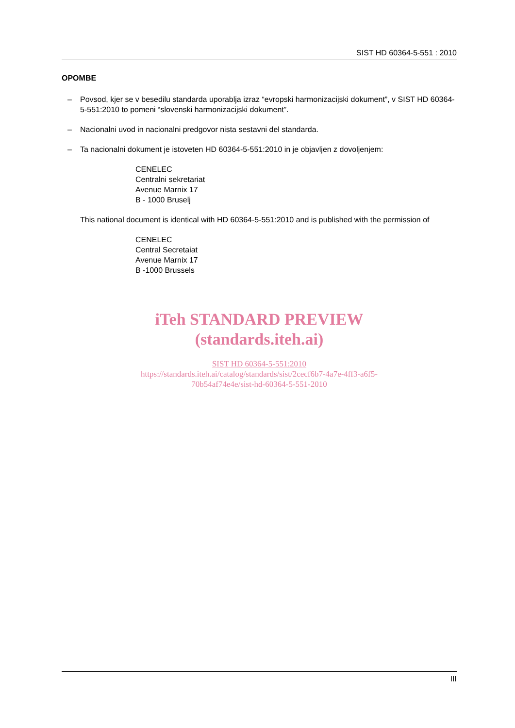SIST HD 60364-5-551 : 2010
OPOMBE
– Povsod, kjer se v besedilu standarda uporablja izraz “evropski harmonizacijski dokument”, v SIST HD 60364-5-551:2010 to pomeni “slovenski harmonizacijski dokument”.
– Nacionalni uvod in nacionalni predgovor nista sestavni del standarda.
– Ta nacionalni dokument je istoveten HD 60364-5-551:2010 in je objavljen z dovoljenjem:
CENELEC
Centralni sekretariat
Avenue Marnix 17
B - 1000 Bruselj
This national document is identical with HD 60364-5-551:2010 and is published with the permission of
CENELEC
Central Secretaiat
Avenue Marnix 17
B -1000 Brussels
iTeh STANDARD PREVIEW
(standards.iteh.ai)
SIST HD 60364-5-551:2010
https://standards.iteh.ai/catalog/standards/sist/2cecf6b7-4a7e-4ff3-a6f5-
70b54af74e4e/sist-hd-60364-5-551-2010
III